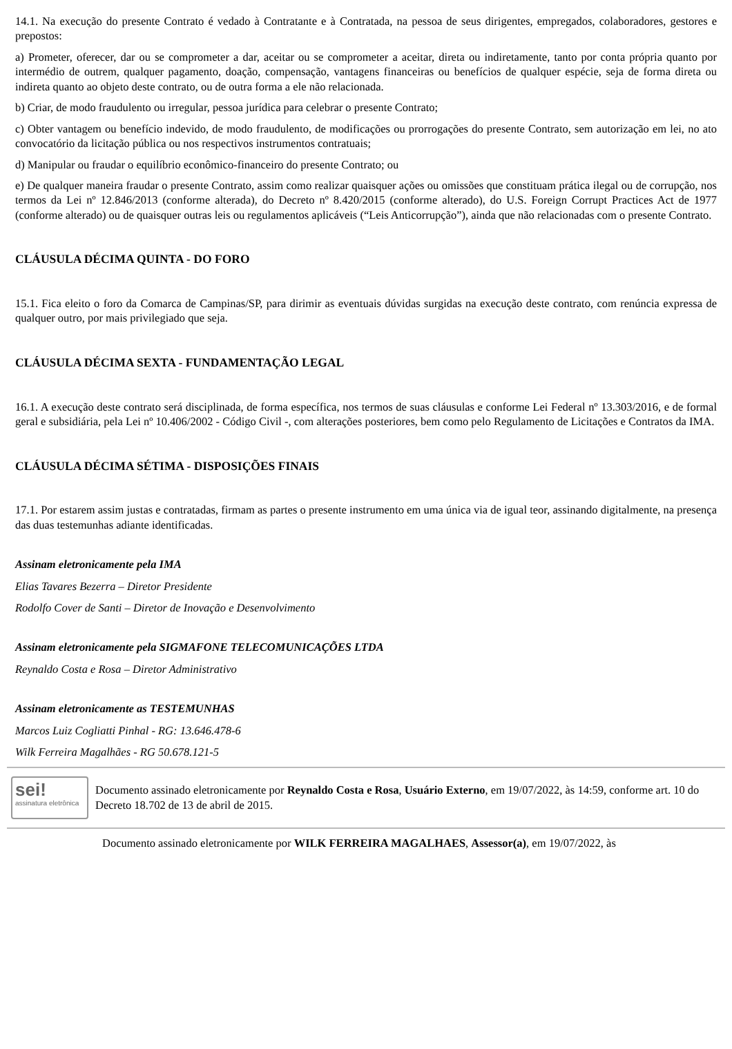14.1. Na execução do presente Contrato é vedado à Contratante e à Contratada, na pessoa de seus dirigentes, empregados, colaboradores, gestores e prepostos:
a) Prometer, oferecer, dar ou se comprometer a dar, aceitar ou se comprometer a aceitar, direta ou indiretamente, tanto por conta própria quanto por intermédio de outrem, qualquer pagamento, doação, compensação, vantagens financeiras ou benefícios de qualquer espécie, seja de forma direta ou indireta quanto ao objeto deste contrato, ou de outra forma a ele não relacionada.
b) Criar, de modo fraudulento ou irregular, pessoa jurídica para celebrar o presente Contrato;
c) Obter vantagem ou benefício indevido, de modo fraudulento, de modificações ou prorrogações do presente Contrato, sem autorização em lei, no ato convocatório da licitação pública ou nos respectivos instrumentos contratuais;
d) Manipular ou fraudar o equilíbrio econômico-financeiro do presente Contrato; ou
e) De qualquer maneira fraudar o presente Contrato, assim como realizar quaisquer ações ou omissões que constituam prática ilegal ou de corrupção, nos termos da Lei nº 12.846/2013 (conforme alterada), do Decreto nº 8.420/2015 (conforme alterado), do U.S. Foreign Corrupt Practices Act de 1977 (conforme alterado) ou de quaisquer outras leis ou regulamentos aplicáveis (“Leis Anticorrupção”), ainda que não relacionadas com o presente Contrato.
CLÁUSULA DÉCIMA QUINTA - DO FORO
15.1. Fica eleito o foro da Comarca de Campinas/SP, para dirimir as eventuais dúvidas surgidas na execução deste contrato, com renúncia expressa de qualquer outro, por mais privilegiado que seja.
CLÁUSULA DÉCIMA SEXTA - FUNDAMENTAÇÃO LEGAL
16.1. A execução deste contrato será disciplinada, de forma específica, nos termos de suas cláusulas e conforme Lei Federal nº 13.303/2016, e de formal geral e subsidiária, pela Lei nº 10.406/2002 - Código Civil -, com alterações posteriores, bem como pelo Regulamento de Licitações e Contratos da IMA.
CLÁUSULA DÉCIMA SÉTIMA - DISPOSIÇÕES FINAIS
17.1. Por estarem assim justas e contratadas, firmam as partes o presente instrumento em uma única via de igual teor, assinando digitalmente, na presença das duas testemunhas adiante identificadas.
Assinam eletronicamente pela IMA
Elias Tavares Bezerra – Diretor Presidente
Rodolfo Cover de Santi – Diretor de Inovação e Desenvolvimento
Assinam eletronicamente pela SIGMAFONE TELECOMUNICAÇÕES LTDA
Reynaldo Costa e Rosa – Diretor Administrativo
Assinam eletronicamente as TESTEMUNHAS
Marcos Luiz Cogliatti Pinhal - RG: 13.646.478-6
Wilk Ferreira Magalhães - RG 50.678.121-5
sei!
assinatura eletrônica
Documento assinado eletronicamente por Reynaldo Costa e Rosa, Usuário Externo, em 19/07/2022, às 14:59, conforme art. 10 do Decreto 18.702 de 13 de abril de 2015.
Documento assinado eletronicamente por WILK FERREIRA MAGALHAES, Assessor(a), em 19/07/2022, às